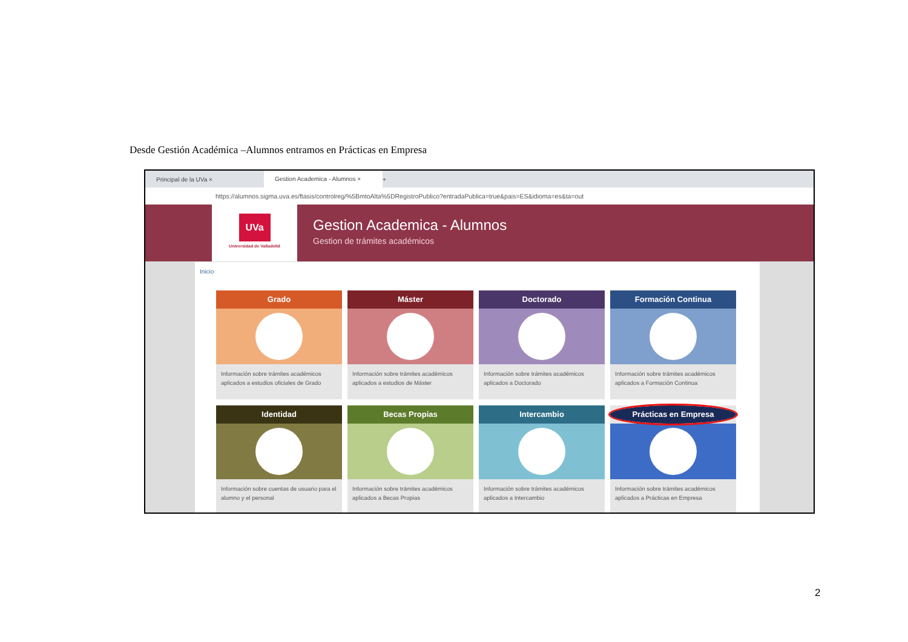Desde Gestión Académica –Alumnos entramos en Prácticas en Empresa
Principal de la UVa ×
Gestion Academica - Alumnos ×
+
https://alumnos.sigma.uva.es/ftasis/controlreg/%5BmtoAlta%5DRegistroPublico?entradaPublica=true&pais=ES&idioma=es&ta=out
UVa
Universidad de Valladolid
Gestion Academica - Alumnos
Gestion de trámites académicos
Inicio
Grado
Información sobre trámites académicos aplicados a estudios oficiales de Grado
Máster
Información sobre trámites académicos aplicados a estudios de Máster
Doctorado
Información sobre trámites académicos aplicados a Doctorado
Formación Continua
Información sobre trámites académicos aplicados a Formación Continua
Identidad
Información sobre cuentas de usuario para el alumno y el personal
Becas Propias
Información sobre trámites académicos aplicados a Becas Propias
Intercambio
Información sobre trámites académicos aplicados a Intercambio
Prácticas en Empresa
Información sobre trámites académicos aplicados a Prácticas en Empresa
2